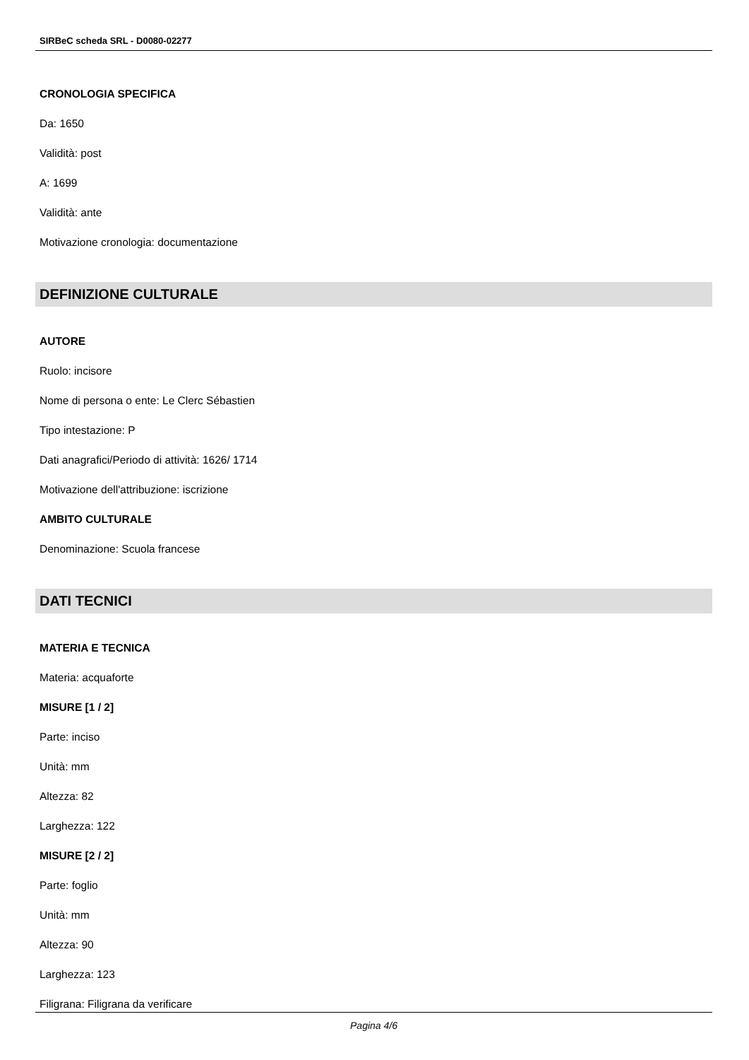SIRBeC scheda SRL - D0080-02277
CRONOLOGIA SPECIFICA
Da: 1650
Validità: post
A: 1699
Validità: ante
Motivazione cronologia: documentazione
DEFINIZIONE CULTURALE
AUTORE
Ruolo: incisore
Nome di persona o ente: Le Clerc Sébastien
Tipo intestazione: P
Dati anagrafici/Periodo di attività: 1626/ 1714
Motivazione dell'attribuzione: iscrizione
AMBITO CULTURALE
Denominazione: Scuola francese
DATI TECNICI
MATERIA E TECNICA
Materia: acquaforte
MISURE [1 / 2]
Parte: inciso
Unità: mm
Altezza: 82
Larghezza: 122
MISURE [2 / 2]
Parte: foglio
Unità: mm
Altezza: 90
Larghezza: 123
Filigrana: Filigrana da verificare
Pagina 4/6